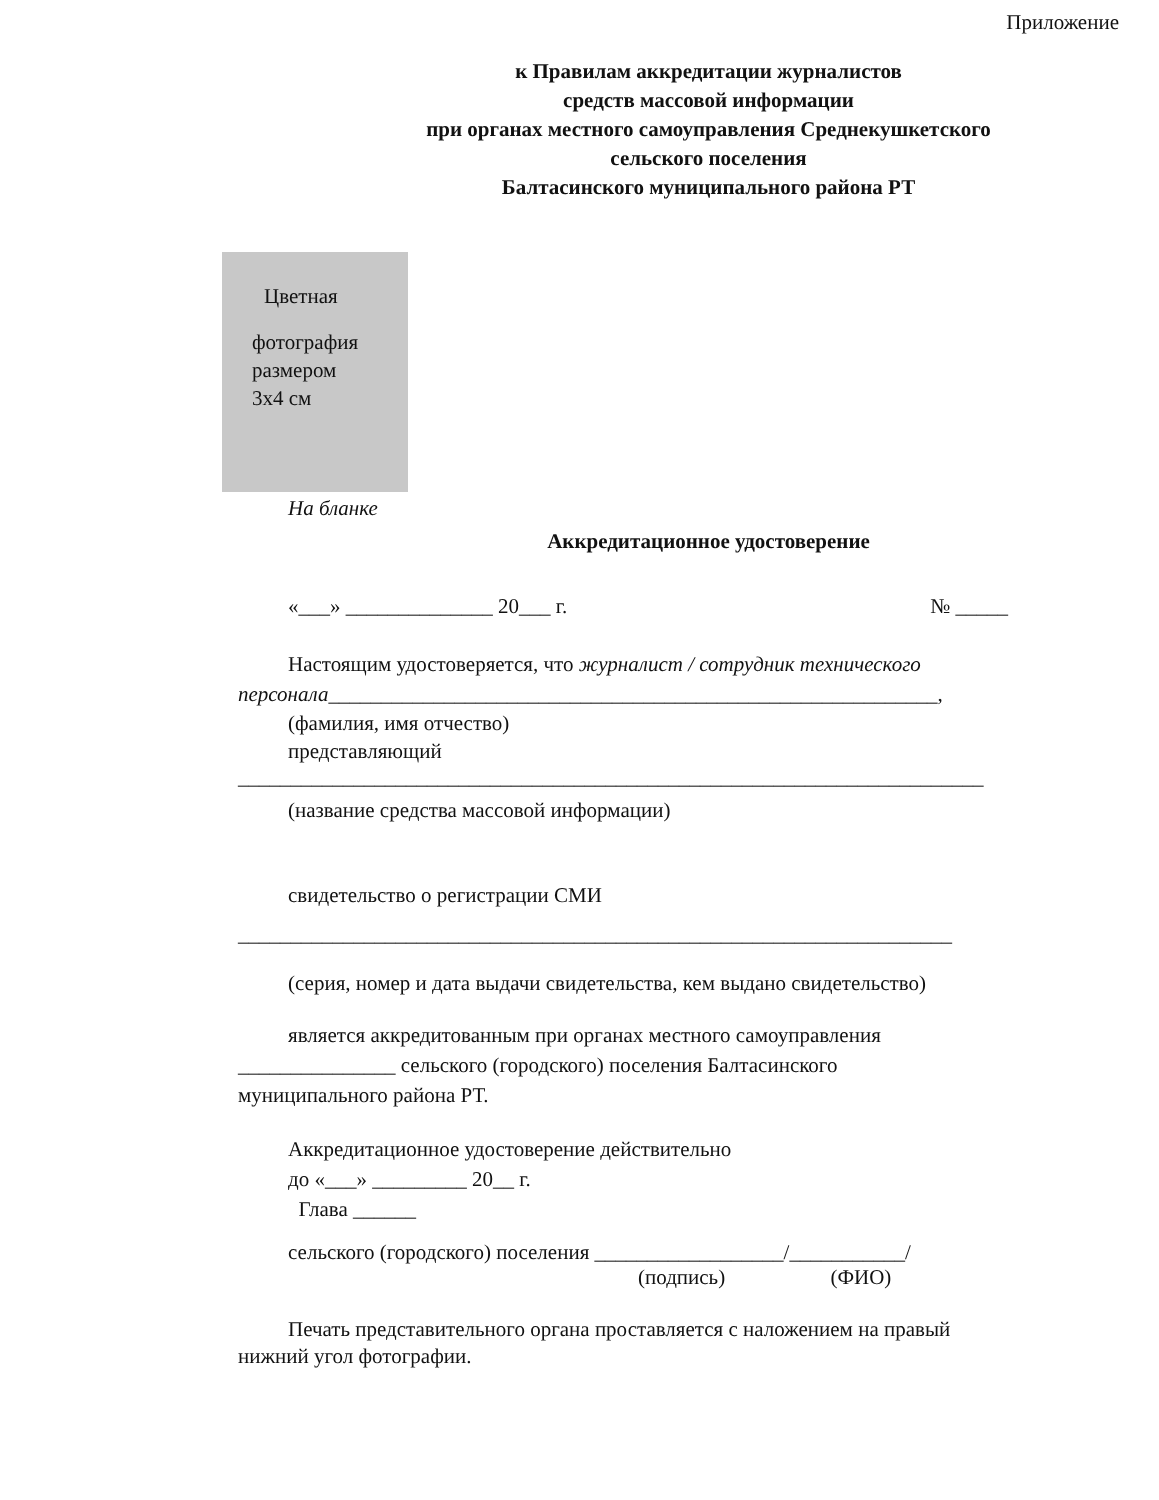Приложение
к Правилам аккредитации журналистов
средств массовой информации
при органах местного самоуправления Среднекушкетского
сельского поселения
Балтасинского муниципального района РТ
Цветная
фотография
размером
3х4 см
На бланке
Аккредитационное удостоверение
«___» ______________ 20___ г. № _____
Настоящим удостоверяется, что журналист / сотрудник технического
персонала__________________________________________________________,
(фамилия, имя отчество)
представляющий
_______________________________________________________________________
(название средства массовой информации)
свидетельство о регистрации СМИ
____________________________________________________________________
(серия, номер и дата выдачи свидетельства, кем выдано свидетельство)
является аккредитованным при органах местного самоуправления
_______________ сельского (городского) поселения Балтасинского
муниципального района РТ.
Аккредитационное удостоверение действительно
до «___» _________ 20__ г.
Глава ______
сельского (городского) поселения __________________/___________/
(подпись) (ФИО)
Печать представительного органа проставляется с наложением на правый
нижний угол фотографии.